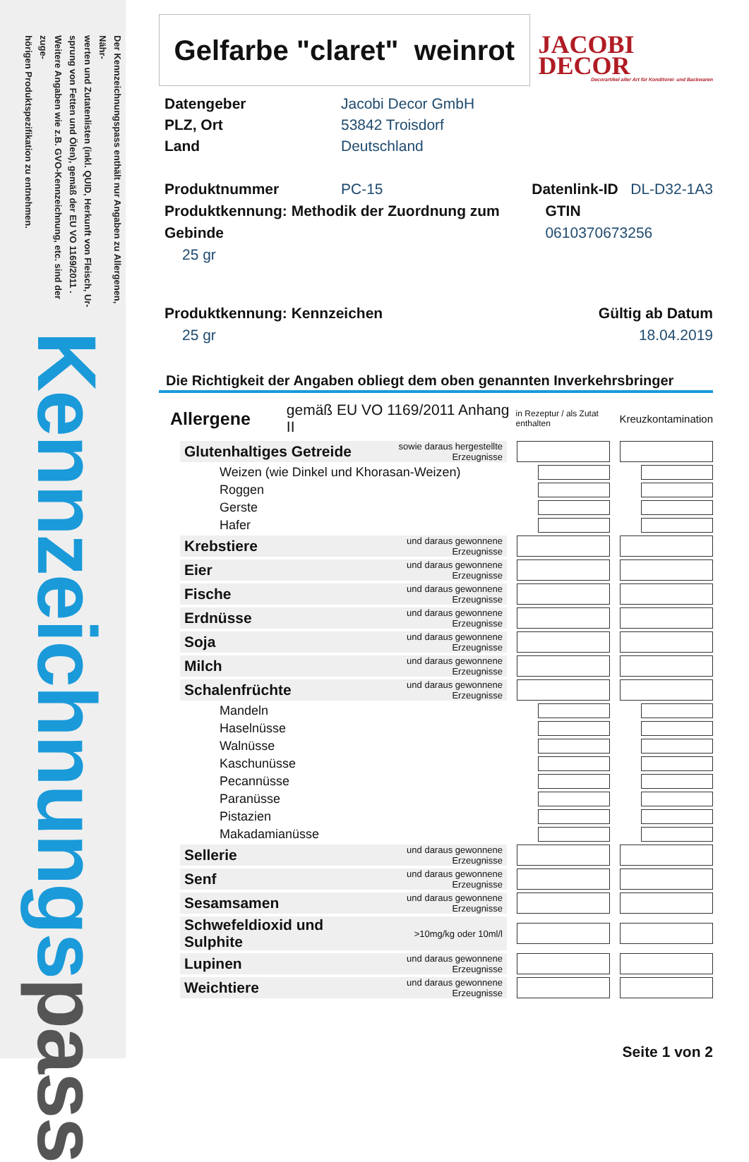Der Kennzeichnungspass enthält nur Angaben zu Allergenen, Nähr-
werten und Zutatenlisten (inkl. QUID, Herkunft von Fleisch, Ur-
sprung von Fetten und Ölen), gemäß der EU VO 1169/2011 .
Weitere Angaben wie z.B. GVO-Kennzeichnung, etc. sind der zuge-
hörigen Produktspezifikation zu entnehmen.
Kennzeichnungs pass
Gelfarbe "claret" weinrot
JACOBI DECOR
Decorartikel aller Art für Konditorei- und Backwaren
Datengeber Jacobi Decor GmbH
PLZ, Ort 53842 Troisdorf
Land Deutschland
Produktnummer PC-15 Datenlink-ID DL-D32-1A3
Produktkennung: Methodik der Zuordnung zum Gebinde
GTIN 0610370673256
25 gr
Produktkennung: Kennzeichen Gültig ab Datum
25 gr 18.04.2019
Die Richtigkeit der Angaben obliegt dem oben genannten Inverkehrsbringer
Allergene gemäß EU VO 1169/2011 Anhang II in Rezeptur / als Zutat enthalten Kreuzkontamination
| | Glutenhaltiges Getreide | sowie daraus hergestellte Erzeugnisse | | | | |
| | Weizen (wie Dinkel und Khorasan-Weizen) | | | | | |
| | Roggen | | | | | |
| | Gerste | | | | | |
| | Hafer | | | | | |
| | Krebstiere | und daraus gewonnene Erzeugnisse | | | | |
| | Eier | und daraus gewonnene Erzeugnisse | | | | |
| | Fische | und daraus gewonnene Erzeugnisse | | | | |
| | Erdnüsse | und daraus gewonnene Erzeugnisse | | | | |
| | Soja | und daraus gewonnene Erzeugnisse | | | | |
| | Milch | und daraus gewonnene Erzeugnisse | | | | |
| | Schalenfrüchte | und daraus gewonnene Erzeugnisse | | | | |
| | Mandeln | | | | | |
| | Haselnüsse | | | | | |
| | Walnüsse | | | | | |
| | Kaschunüsse | | | | | |
| | Pecannüsse | | | | | |
| | Paranüsse | | | | | |
| | Pistazien | | | | | |
| | Makadamianüsse | | | | | |
| | Sellerie | und daraus gewonnene Erzeugnisse | | | | |
| | Senf | und daraus gewonnene Erzeugnisse | | | | |
| | Sesamsamen | und daraus gewonnene Erzeugnisse | | | | |
| | Schwefeldioxid und Sulphite | >10mg/kg oder 10ml/l | | | | |
| | Lupinen | und daraus gewonnene Erzeugnisse | | | | |
| | Weichtiere | und daraus gewonnene Erzeugnisse | | | | |
Seite 1 von 2